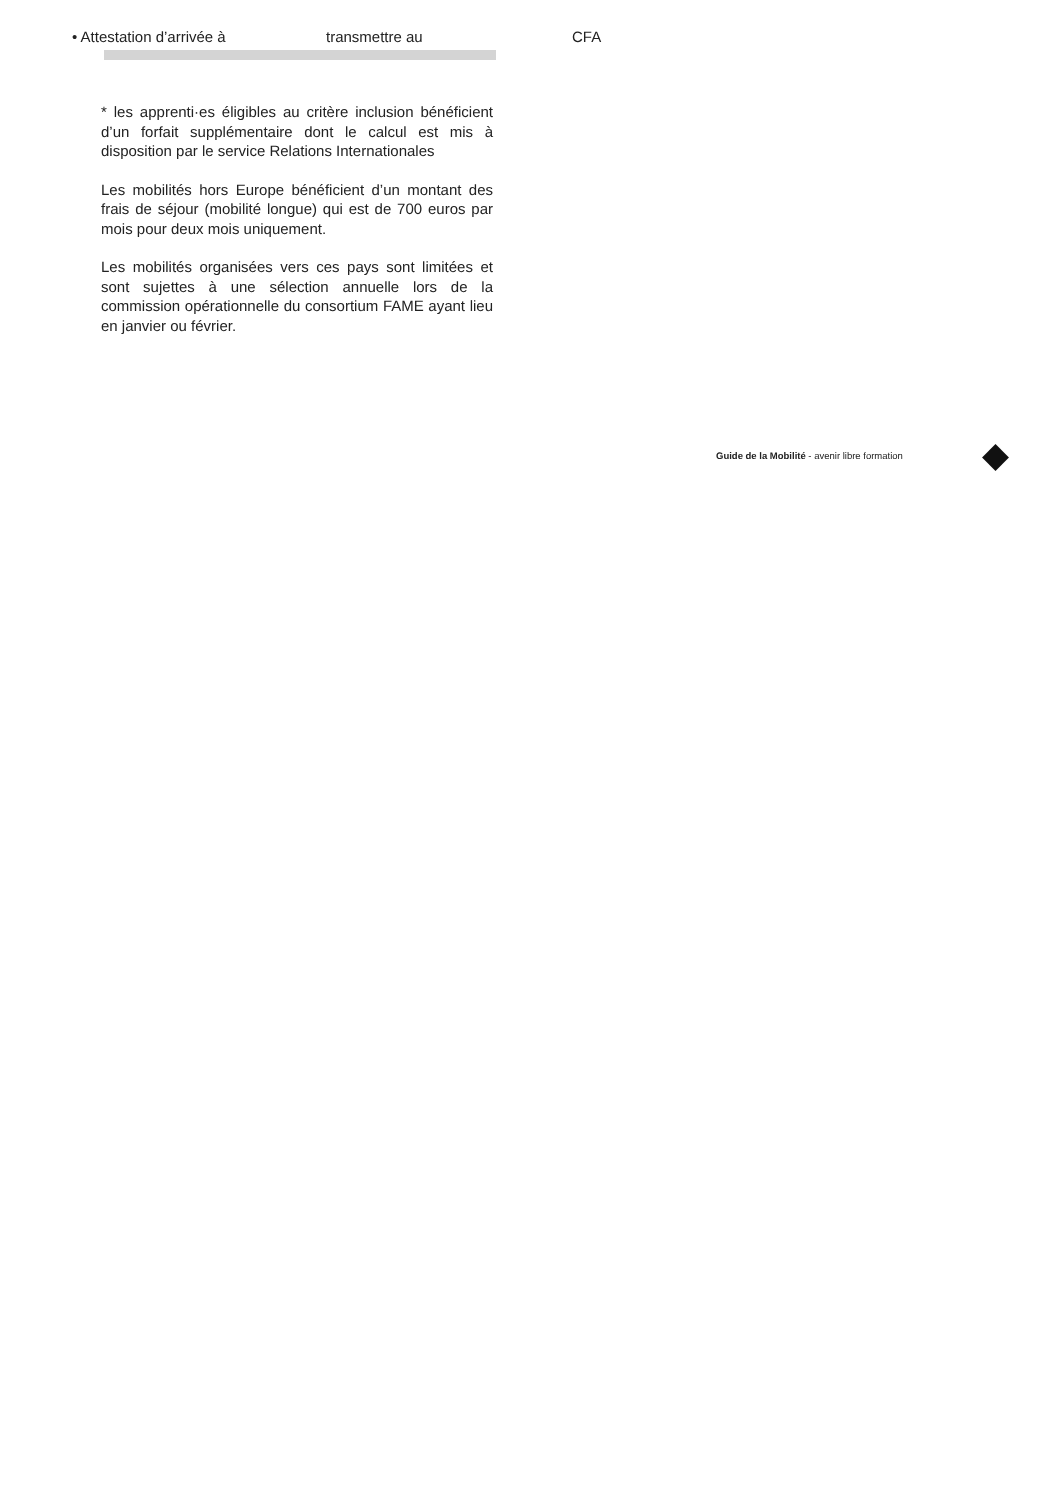• Attestation d’arrivée à transmettre au CFA
* les apprenti·es éligibles au critère inclusion bénéficient d’un forfait supplémentaire dont le calcul est mis à disposition par le service Relations Internationales
Les mobilités hors Europe bénéficient d’un montant des frais de séjour (mobilité longue) qui est de 700 euros par mois pour deux mois uniquement.
Les mobilités organisées vers ces pays sont limitées et sont sujettes à une sélection annuelle lors de la commission opérationnelle du consortium FAME ayant lieu en janvier ou février.
Guide de la Mobilité - avenir libre formation